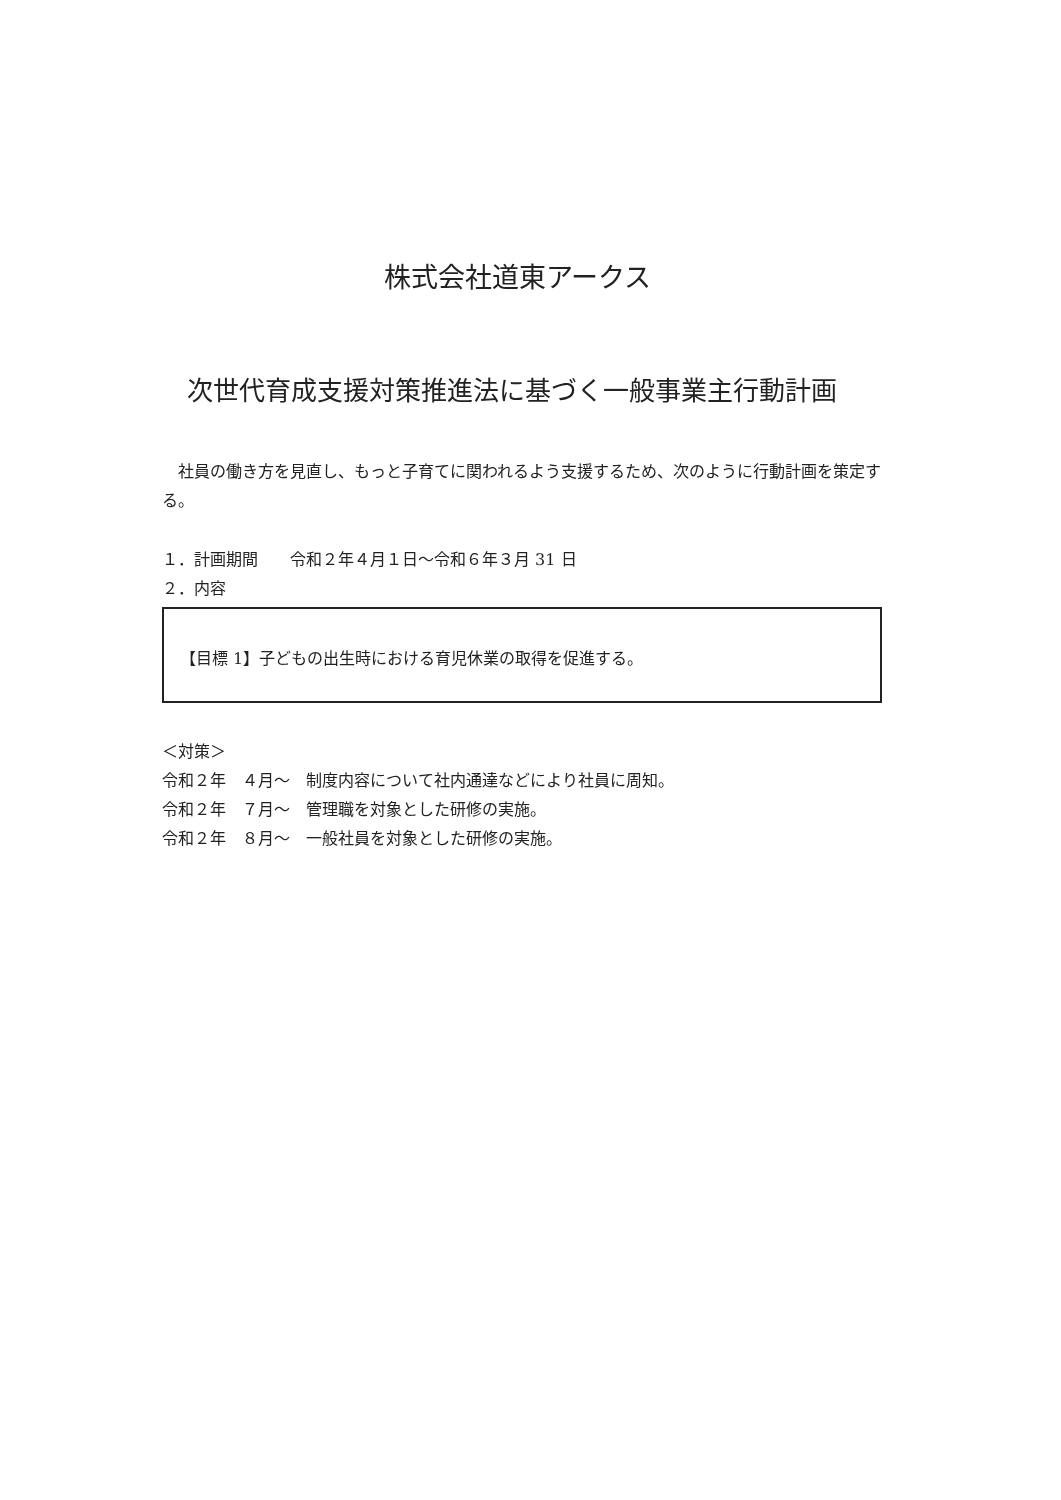株式会社道東アークス
次世代育成支援対策推進法に基づく一般事業主行動計画
社員の働き方を見直し、もっと子育てに関われるよう支援するため、次のように行動計画を策定する。
１．計画期間　　令和２年４月１日～令和６年３月 31 日
２．内容
【目標 1】子どもの出生時における育児休業の取得を促進する。
＜対策＞
令和２年　４月～　制度内容について社内通達などにより社員に周知。
令和２年　７月～　管理職を対象とした研修の実施。
令和２年　８月～　一般社員を対象とした研修の実施。